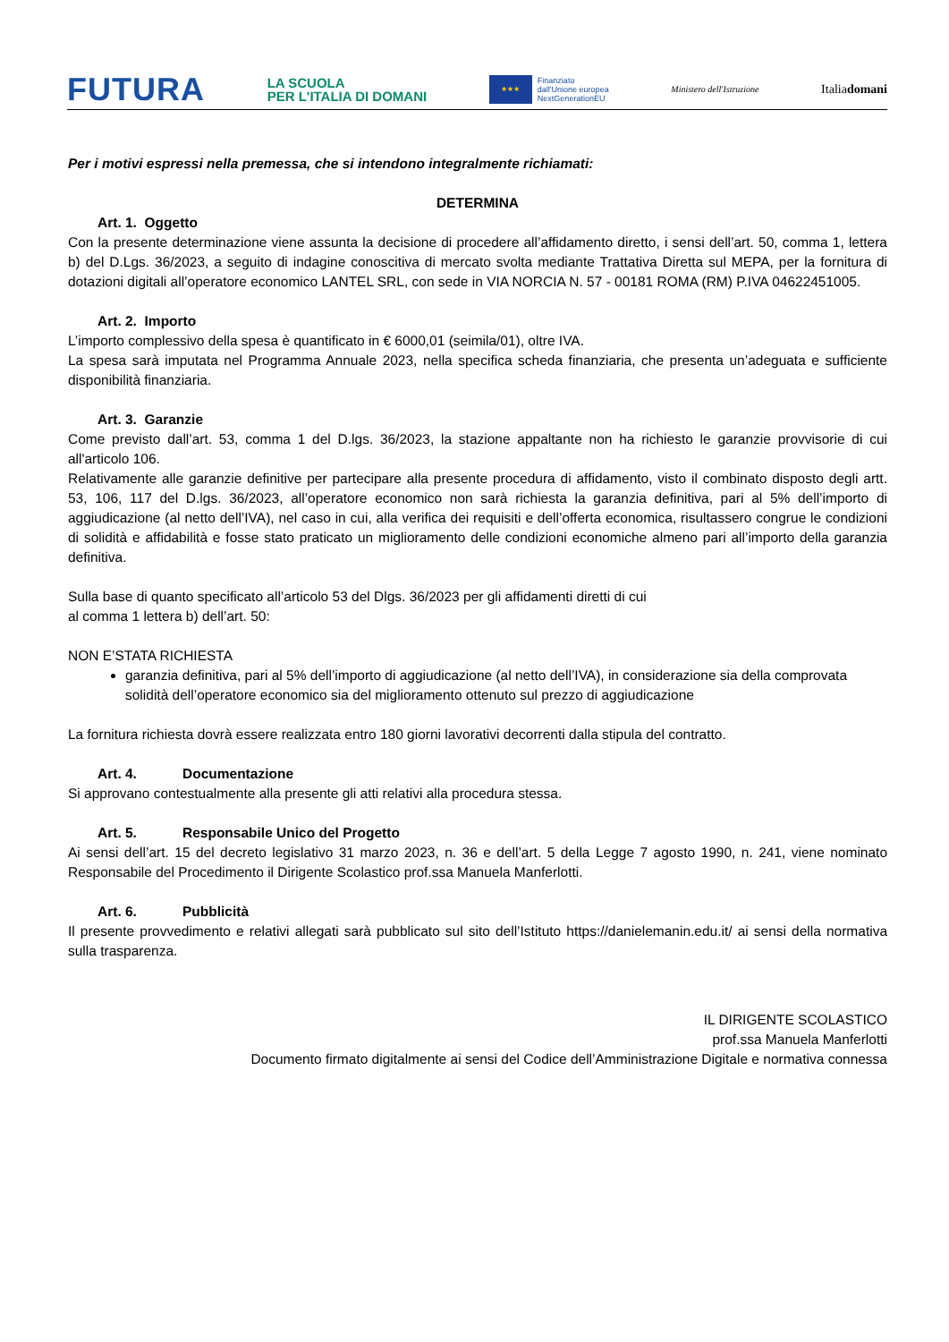FUTURA LA SCUOLA
PER L'ITALIA DI DOMANI ★★★ Finanziato
dall'Unione europea
NextGenerationEU Ministero dell'Istruzione Italiadomani
Per i motivi espressi nella premessa, che si intendono integralmente richiamati:
DETERMINA
Art. 1. Oggetto
Con la presente determinazione viene assunta la decisione di procedere all’affidamento diretto, i sensi dell’art. 50, comma 1, lettera b) del D.Lgs. 36/2023, a seguito di indagine conoscitiva di mercato svolta mediante Trattativa Diretta sul MEPA, per la fornitura di dotazioni digitali all’operatore economico LANTEL SRL, con sede in VIA NORCIA N. 57 - 00181 ROMA (RM) P.IVA 04622451005.
Art. 2. Importo
L’importo complessivo della spesa è quantificato in € 6000,01 (seimila/01), oltre IVA.
La spesa sarà imputata nel Programma Annuale 2023, nella specifica scheda finanziaria, che presenta un’adeguata e sufficiente disponibilità finanziaria.
Art. 3. Garanzie
Come previsto dall’art. 53, comma 1 del D.lgs. 36/2023, la stazione appaltante non ha richiesto le garanzie provvisorie di cui all'articolo 106.
Relativamente alle garanzie definitive per partecipare alla presente procedura di affidamento, visto il combinato disposto degli artt. 53, 106, 117 del D.lgs. 36/2023, all’operatore economico non sarà richiesta la garanzia definitiva, pari al 5% dell’importo di aggiudicazione (al netto dell’IVA), nel caso in cui, alla verifica dei requisiti e dell’offerta economica, risultassero congrue le condizioni di solidità e affidabilità e fosse stato praticato un miglioramento delle condizioni economiche almeno pari all’importo della garanzia definitiva.
Sulla base di quanto specificato all’articolo 53 del Dlgs. 36/2023 per gli affidamenti diretti di cui
al comma 1 lettera b) dell’art. 50:
NON E’STATA RICHIESTA
garanzia definitiva, pari al 5% dell’importo di aggiudicazione (al netto dell’IVA), in considerazione sia della comprovata solidità dell’operatore economico sia del miglioramento ottenuto sul prezzo di aggiudicazione
La fornitura richiesta dovrà essere realizzata entro 180 giorni lavorativi decorrenti dalla stipula del contratto.
Art. 4. Documentazione
Si approvano contestualmente alla presente gli atti relativi alla procedura stessa.
Art. 5. Responsabile Unico del Progetto
Ai sensi dell’art. 15 del decreto legislativo 31 marzo 2023, n. 36 e dell’art. 5 della Legge 7 agosto 1990, n. 241, viene nominato Responsabile del Procedimento il Dirigente Scolastico prof.ssa Manuela Manferlotti.
Art. 6. Pubblicità
Il presente provvedimento e relativi allegati sarà pubblicato sul sito dell’Istituto https://danielemanin.edu.it/ ai sensi della normativa sulla trasparenza.
IL DIRIGENTE SCOLASTICO
prof.ssa Manuela Manferlotti
Documento firmato digitalmente ai sensi del Codice dell’Amministrazione Digitale e normativa connessa